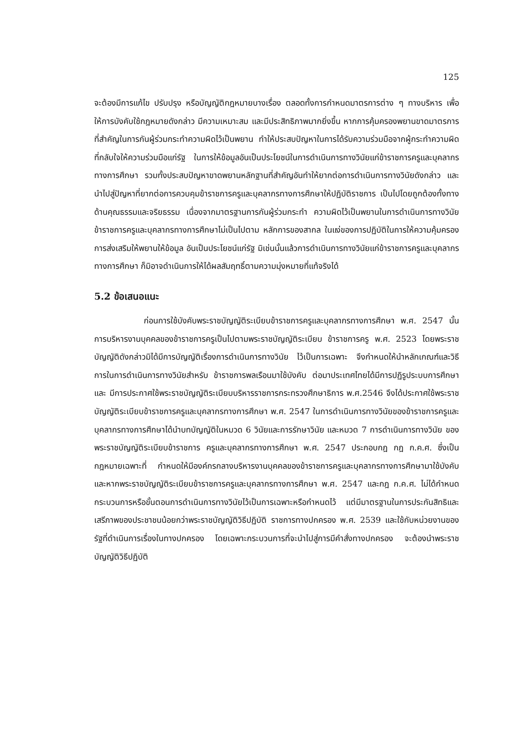125
จะต้องมีการแก้ไข ปรับปรุง หรือบัญญัติกฎหมายบางเรื่อง ตลอดทั้งการกำหนดมาตรการต่าง ๆ ทางบริหาร เพื่อให้การบังคับใช้กฎหมายดังกล่าว มีความเหมาะสม และมีประสิทธิภาพมากยิ่งขึ้น หากการคุ้มครองพยานขาดมาตรการที่สำคัญในการกันผู้ร่วมกระทำความผิดไว้เป็นพยาน ทำให้ประสบปัญหาในการได้รับความร่วมมือจากผู้กระทำความผิดที่กลับใจให้ความร่วมมือแก่รัฐ ในการให้ข้อมูลอันเป็นประโยชน์ในการดำเนินการทางวินัยแก่ข้าราชการครูและบุคลากรทางการศึกษา รวมทั้งประสบปัญหาขาดพยานหลักฐานที่สำคัญอันทำให้ยากต่อการดำเนินการทางวินัยดังกล่าว และนำไปสู่ปัญหาที่ยากต่อการควบคุมข้าราชการครูและบุคลากรทางการศึกษาให้ปฏิบัติราชการ เป็นไปโดยถูกต้องทั้งทางด้านคุณธรรมและจริยธรรม เนื่องจากมาตรฐานการกันผู้ร่วมกระทำ ความผิดไว้เป็นพยานในการดำเนินการทางวินัยข้าราชการครูและบุคลากรทางการศึกษาไม่เป็นไปตาม หลักการของสากล ในแง่ของการปฏิบัติในการให้ความคุ้มครอง การส่งเสริมให้พยานให้ข้อมูล อันเป็นประโยชน์แก่รัฐ มิเช่นนั้นแล้วการดำเนินการทางวินัยแก่ข้าราชการครูและบุคลากรทางการศึกษา ก็มิอาจดำเนินการให้ได้ผลสัมฤทธิ์ตามความมุ่งหมายที่แท้จริงได้
5.2 ข้อเสนอแนะ
ก่อนการใช้บังคับพระราชบัญญัติระเบียบข้าราชการครูและบุคลากรทางการศึกษา พ.ศ. 2547 นั้น การบริหารงานบุคคลของข้าราชการครูเป็นไปตามพระราชบัญญัติระเบียบ ข้าราชการครู พ.ศ. 2523 โดยพระราชบัญญัติดังกล่าวมิได้มีการบัญญัติเรื่องการดำเนินการทางวินัย ไว้เป็นการเฉพาะ จึงกำหนดให้นำหลักเกณฑ์และวิธีการในการดำเนินการทางวินัยสำหรับ ข้าราชการพลเรือนมาใช้บังคับ ต่อมาประเทศไทยได้มีการปฏิรูประบบการศึกษาและ มีการประกาศใช้พระราชบัญญัติระเบียบบริหารราชการกระทรวงศึกษาธิการ พ.ศ.2546 จึงได้ประกาศใช้พระราชบัญญัติระเบียบข้าราชการครูและบุคลากรทางการศึกษา พ.ศ. 2547 ในการดำเนินการทางวินัยของข้าราชการครูและบุคลากรทางการศึกษาได้นำบทบัญญัติในหมวด 6 วินัยและการรักษาวินัย และหมวด 7 การดำเนินการทางวินัย ของพระราชบัญญัติระเบียบข้าราชการ ครูและบุคลากรทางการศึกษา พ.ศ. 2547 ประกอบกฎ กฎ ก.ค.ศ. ซึ่งเป็นกฎหมายเฉพาะที่ กำหนดให้มีองค์กรกลางบริหารงานบุคคลของข้าราชการครูและบุคลากรทางการศึกษามาใช้บังคับ และหากพระราชบัญญัติระเบียบข้าราชการครูและบุคลากรทางการศึกษา พ.ศ. 2547 และกฎ ก.ค.ศ. ไม่ได้กำหนดกระบวนการหรือขั้นตอนการดำเนินการทางวินัยไว้เป็นการเฉพาะหรือกำหนดไว้ แต่มีมาตรฐานในการประกันสิทธิและเสรีภาพของประชาชนน้อยกว่าพระราชบัญญัติวิธีปฏิบัติ ราชการทางปกครอง พ.ศ. 2539 และใช้กับหน่วยงานของรัฐที่ดำเนินการเรื่องในทางปกครอง โดยเฉพาะกระบวนการที่จะนำไปสู่การมีคำสั่งทางปกครอง จะต้องนำพระราชบัญญัติวิธีปฏิบัติ